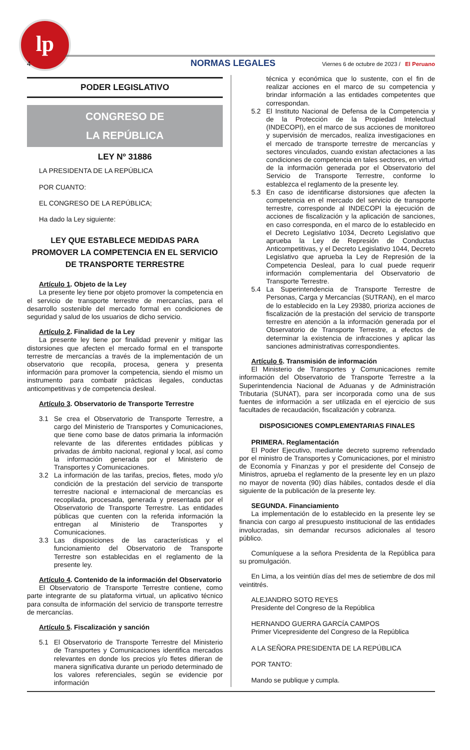lp
4 NORMAS LEGALES Viernes 6 de octubre de 2023 / El Peruano
PODER LEGISLATIVO
CONGRESO DE
LA REPÚBLICA
LEY Nº 31886
LA PRESIDENTA DE LA REPÚBLICA
POR CUANTO:
EL CONGRESO DE LA REPÚBLICA;
Ha dado la Ley siguiente:
LEY QUE ESTABLECE MEDIDAS PARA PROMOVER LA COMPETENCIA EN EL SERVICIO DE TRANSPORTE TERRESTRE
Artículo 1. Objeto de la Ley
La presente ley tiene por objeto promover la competencia en el servicio de transporte terrestre de mercancías, para el desarrollo sostenible del mercado formal en condiciones de seguridad y salud de los usuarios de dicho servicio.
Artículo 2. Finalidad de la Ley
La presente ley tiene por finalidad prevenir y mitigar las distorsiones que afecten el mercado formal en el transporte terrestre de mercancías a través de la implementación de un observatorio que recopila, procesa, genera y presenta información para promover la competencia, siendo el mismo un instrumento para combatir prácticas ilegales, conductas anticompetitivas y de competencia desleal.
Artículo 3. Observatorio de Transporte Terrestre
3.1 Se crea el Observatorio de Transporte Terrestre, a cargo del Ministerio de Transportes y Comunicaciones, que tiene como base de datos primaria la información relevante de las diferentes entidades públicas y privadas de ámbito nacional, regional y local, así como la información generada por el Ministerio de Transportes y Comunicaciones.
3.2 La información de las tarifas, precios, fletes, modo y/o condición de la prestación del servicio de transporte terrestre nacional e internacional de mercancías es recopilada, procesada, generada y presentada por el Observatorio de Transporte Terrestre. Las entidades públicas que cuenten con la referida información la entregan al Ministerio de Transportes y Comunicaciones.
3.3 Las disposiciones de las características y el funcionamiento del Observatorio de Transporte Terrestre son establecidas en el reglamento de la presente ley.
Artículo 4. Contenido de la información del Observatorio
El Observatorio de Transporte Terrestre contiene, como parte integrante de su plataforma virtual, un aplicativo técnico para consulta de información del servicio de transporte terrestre de mercancías.
Artículo 5. Fiscalización y sanción
5.1 El Observatorio de Transporte Terrestre del Ministerio de Transportes y Comunicaciones identifica mercados relevantes en donde los precios y/o fletes difieran de manera significativa durante un periodo determinado de los valores referenciales, según se evidencie por información
técnica y económica que lo sustente, con el fin de realizar acciones en el marco de su competencia y brindar información a las entidades competentes que correspondan.
5.2 El Instituto Nacional de Defensa de la Competencia y de la Protección de la Propiedad Intelectual (INDECOPI), en el marco de sus acciones de monitoreo y supervisión de mercados, realiza investigaciones en el mercado de transporte terrestre de mercancías y sectores vinculados, cuando existan afectaciones a las condiciones de competencia en tales sectores, en virtud de la información generada por el Observatorio del Servicio de Transporte Terrestre, conforme lo establezca el reglamento de la presente ley.
5.3 En caso de identificarse distorsiones que afecten la competencia en el mercado del servicio de transporte terrestre, corresponde al INDECOPI la ejecución de acciones de fiscalización y la aplicación de sanciones, en caso corresponda, en el marco de lo establecido en el Decreto Legislativo 1034, Decreto Legislativo que aprueba la Ley de Represión de Conductas Anticompetitivas, y el Decreto Legislativo 1044, Decreto Legislativo que aprueba la Ley de Represión de la Competencia Desleal, para lo cual puede requerir información complementaria del Observatorio de Transporte Terrestre.
5.4 La Superintendencia de Transporte Terrestre de Personas, Carga y Mercancías (SUTRAN), en el marco de lo establecido en la Ley 29380, prioriza acciones de fiscalización de la prestación del servicio de transporte terrestre en atención a la información generada por el Observatorio de Transporte Terrestre, a efectos de determinar la existencia de infracciones y aplicar las sanciones administrativas correspondientes.
Artículo 6. Transmisión de información
El Ministerio de Transportes y Comunicaciones remite información del Observatorio de Transporte Terrestre a la Superintendencia Nacional de Aduanas y de Administración Tributaria (SUNAT), para ser incorporada como una de sus fuentes de información a ser utilizada en el ejercicio de sus facultades de recaudación, fiscalización y cobranza.
DISPOSICIONES COMPLEMENTARIAS FINALES
PRIMERA. Reglamentación
El Poder Ejecutivo, mediante decreto supremo refrendado por el ministro de Transportes y Comunicaciones, por el ministro de Economía y Finanzas y por el presidente del Consejo de Ministros, aprueba el reglamento de la presente ley en un plazo no mayor de noventa (90) días hábiles, contados desde el día siguiente de la publicación de la presente ley.
SEGUNDA. Financiamiento
La implementación de lo establecido en la presente ley se financia con cargo al presupuesto institucional de las entidades involucradas, sin demandar recursos adicionales al tesoro público.
Comuníquese a la señora Presidenta de la República para su promulgación.
En Lima, a los veintiún días del mes de setiembre de dos mil veintitrés.
ALEJANDRO SOTO REYES
Presidente del Congreso de la República
HERNANDO GUERRA GARCÍA CAMPOS
Primer Vicepresidente del Congreso de la República
A LA SEÑORA PRESIDENTA DE LA REPÚBLICA
POR TANTO:
Mando se publique y cumpla.